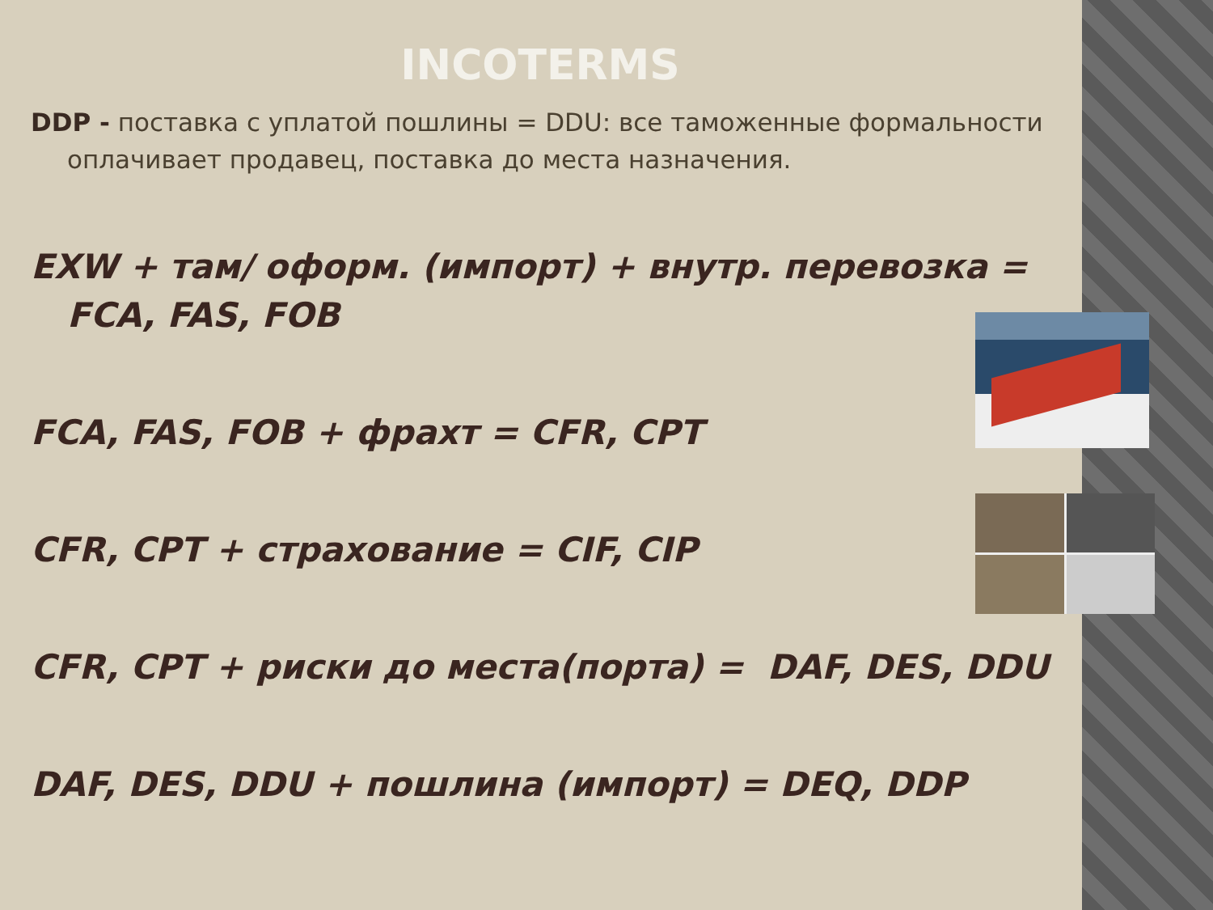INCOTERMS
DDP - поставка с уплатой пошлины = DDU: все таможенные формальности оплачивает продавец, поставка до места назначения.
EXW + там/ оформ. (импорт) + внутр. перевозка = FCA, FAS, FOB
FCA, FAS, FOB + фрахт = CFR, CPT
CFR, CPT + страхование = CIF, CIP
CFR, CPT + риски до места(порта) = DAF, DES, DDU
DAF, DES, DDU + пошлина (импорт) = DEQ, DDP